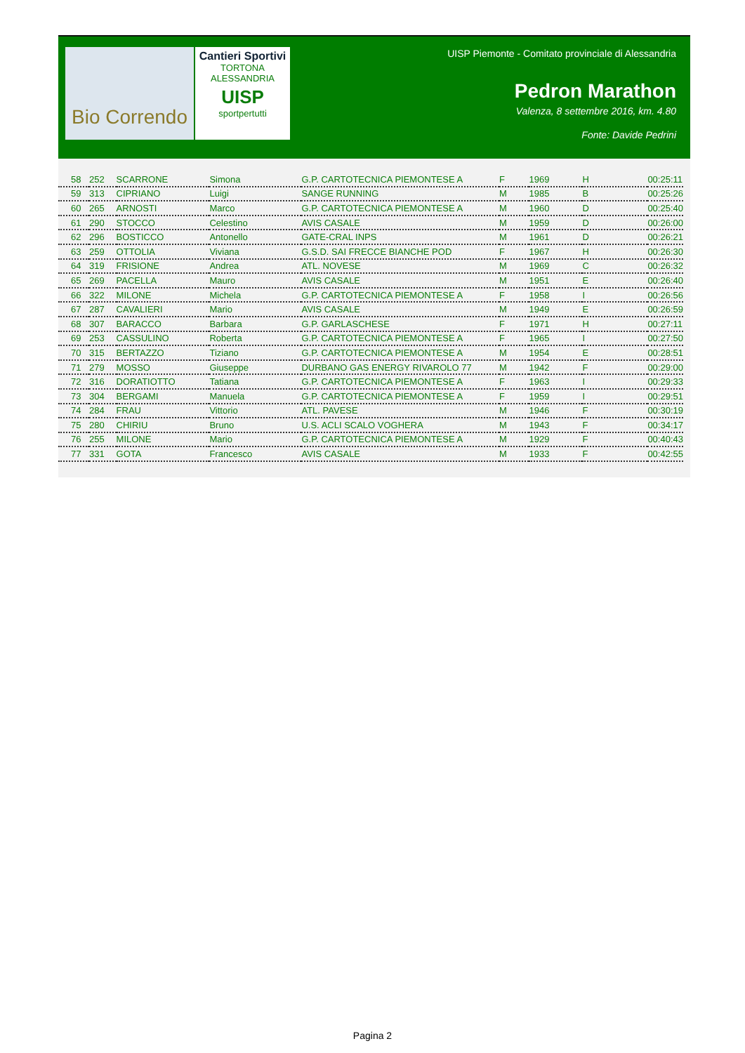Bio Correndo
Cantieri Sportivi
TORTONA ALESSANDRIA
UISP
sportpertutti
UISP Piemonte - Comitato provinciale di Alessandria
Pedron Marathon
Valenza, 8 settembre 2016, km. 4.80
Fonte: Davide Pedrini
| 58 | 252 | SCARRONE | Simona | G.P. CARTOTECNICA PIEMONTESE A | F | 1969 | H | 00:25:11 |
| 59 | 313 | CIPRIANO | Luigi | SANGE RUNNING | M | 1985 | B | 00:25:26 |
| 60 | 265 | ARNOSTI | Marco | G.P. CARTOTECNICA PIEMONTESE A | M | 1960 | D | 00:25:40 |
| 61 | 290 | STOCCO | Celestino | AVIS CASALE | M | 1959 | D | 00:26:00 |
| 62 | 296 | BOSTICCO | Antonello | GATE-CRAL INPS | M | 1961 | D | 00:26:21 |
| 63 | 259 | OTTOLIA | Viviana | G.S.D. SAI FRECCE BIANCHE POD | F | 1967 | H | 00:26:30 |
| 64 | 319 | FRISIONE | Andrea | ATL. NOVESE | M | 1969 | C | 00:26:32 |
| 65 | 269 | PACELLA | Mauro | AVIS CASALE | M | 1951 | E | 00:26:40 |
| 66 | 322 | MILONE | Michela | G.P. CARTOTECNICA PIEMONTESE A | F | 1958 | I | 00:26:56 |
| 67 | 287 | CAVALIERI | Mario | AVIS CASALE | M | 1949 | E | 00:26:59 |
| 68 | 307 | BARACCO | Barbara | G.P. GARLASCHESE | F | 1971 | H | 00:27:11 |
| 69 | 253 | CASSULINO | Roberta | G.P. CARTOTECNICA PIEMONTESE A | F | 1965 | I | 00:27:50 |
| 70 | 315 | BERTAZZO | Tiziano | G.P. CARTOTECNICA PIEMONTESE A | M | 1954 | E | 00:28:51 |
| 71 | 279 | MOSSO | Giuseppe | DURBANO GAS ENERGY RIVAROLO 77 | M | 1942 | F | 00:29:00 |
| 72 | 316 | DORATIOTTO | Tatiana | G.P. CARTOTECNICA PIEMONTESE A | F | 1963 | I | 00:29:33 |
| 73 | 304 | BERGAMI | Manuela | G.P. CARTOTECNICA PIEMONTESE A | F | 1959 | I | 00:29:51 |
| 74 | 284 | FRAU | Vittorio | ATL. PAVESE | M | 1946 | F | 00:30:19 |
| 75 | 280 | CHIRIU | Bruno | U.S. ACLI SCALO VOGHERA | M | 1943 | F | 00:34:17 |
| 76 | 255 | MILONE | Mario | G.P. CARTOTECNICA PIEMONTESE A | M | 1929 | F | 00:40:43 |
| 77 | 331 | GOTA | Francesco | AVIS CASALE | M | 1933 | F | 00:42:55 |
Pagina 2